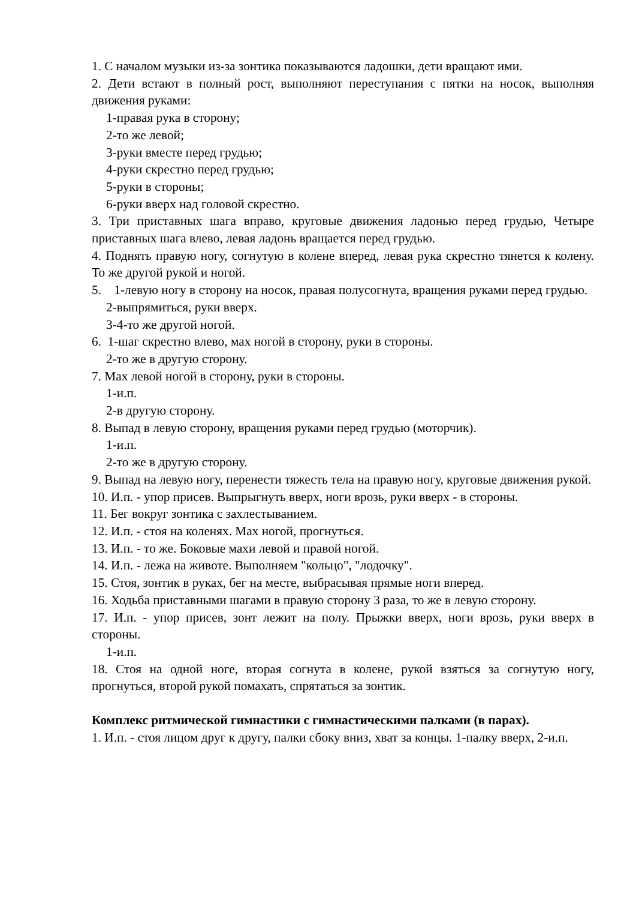1. С началом музыки из-за зонтика показываются ладошки, дети вращают ими.
2. Дети встают в полный рост, выполняют переступания с пятки на носок, выполняя движения руками:
1-правая рука в сторону;
2-то же левой;
3-руки вместе перед грудью;
4-руки скрестно перед грудью;
5-руки в стороны;
6-руки вверх над головой скрестно.
3. Три приставных шага вправо, круговые движения ладонью перед грудью, Четыре приставных шага влево, левая ладонь вращается перед грудью.
4. Поднять правую ногу, согнутую в колене вперед, левая рука скрестно тянется к колену. То же другой рукой и ногой.
5. 1-левую ногу в сторону на носок, правая полусогнута, вращения руками перед грудью.
2-выпрямиться, руки вверх.
3-4-то же другой ногой.
6. 1-шаг скрестно влево, мах ногой в сторону, руки в стороны.
2-то же в другую сторону.
7. Мах левой ногой в сторону, руки в стороны.
1-и.п.
2-в другую сторону.
8. Выпад в левую сторону, вращения руками перед грудью (моторчик).
1-и.п.
2-то же в другую сторону.
9. Выпад на левую ногу, перенести тяжесть тела на правую ногу, круговые движения рукой.
10. И.п. - упор присев. Выпрыгнуть вверх, ноги врозь, руки вверх - в стороны.
11. Бег вокруг зонтика с захлестыванием.
12. И.п. - стоя на коленях. Мах ногой, прогнуться.
13. И.п. - то же. Боковые махи левой и правой ногой.
14. И.п. - лежа на животе. Выполняем "кольцо", "лодочку".
15. Стоя, зонтик в руках, бег на месте, выбрасывая прямые ноги вперед.
16. Ходьба приставными шагами в правую сторону 3 раза, то же в левую сторону.
17. И.п. - упор присев, зонт лежит на полу. Прыжки вверх, ноги врозь, руки вверх в стороны.
1-и.п.
18. Стоя на одной ноге, вторая согнута в колене, рукой взяться за согнутую ногу, прогнуться, второй рукой помахать, спрятаться за зонтик.
Комплекс ритмической гимнастики с гимнастическими палками (в парах).
1. И.п. - стоя лицом друг к другу, палки сбоку вниз, хват за концы. 1-палку вверх, 2-и.п.